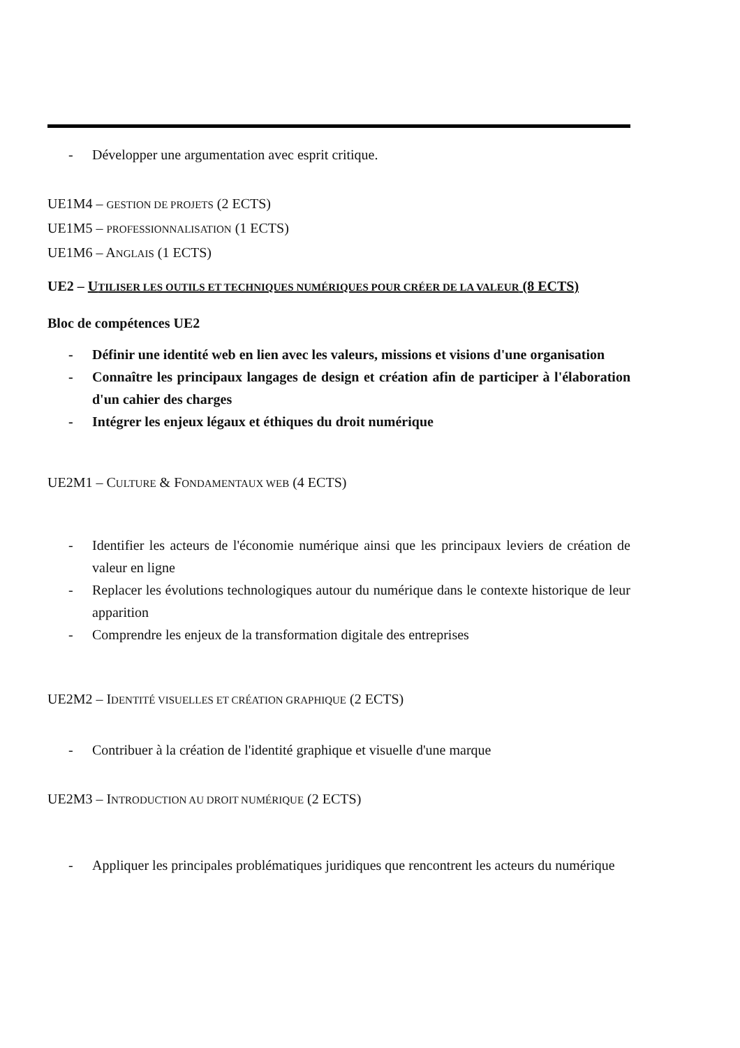- Développer une argumentation avec esprit critique.
UE1M4 – GESTION DE PROJETS (2 ECTS)
UE1M5 – PROFESSIONNALISATION (1 ECTS)
UE1M6 – ANGLAIS (1 ECTS)
UE2 – UTILISER LES OUTILS ET TECHNIQUES NUMÉRIQUES POUR CRÉER DE LA VALEUR (8 ECTS)
Bloc de compétences UE2
- Définir une identité web en lien avec les valeurs, missions et visions d'une organisation
- Connaître les principaux langages de design et création afin de participer à l'élaboration d'un cahier des charges
- Intégrer les enjeux légaux et éthiques du droit numérique
UE2M1 – CULTURE & FONDAMENTAUX WEB (4 ECTS)
- Identifier les acteurs de l'économie numérique ainsi que les principaux leviers de création de valeur en ligne
- Replacer les évolutions technologiques autour du numérique dans le contexte historique de leur apparition
- Comprendre les enjeux de la transformation digitale des entreprises
UE2M2 – IDENTITÉ VISUELLES ET CRÉATION GRAPHIQUE (2 ECTS)
- Contribuer à la création de l'identité graphique et visuelle d'une marque
UE2M3 – INTRODUCTION AU DROIT NUMÉRIQUE (2 ECTS)
- Appliquer les principales problématiques juridiques que rencontrent les acteurs du numérique